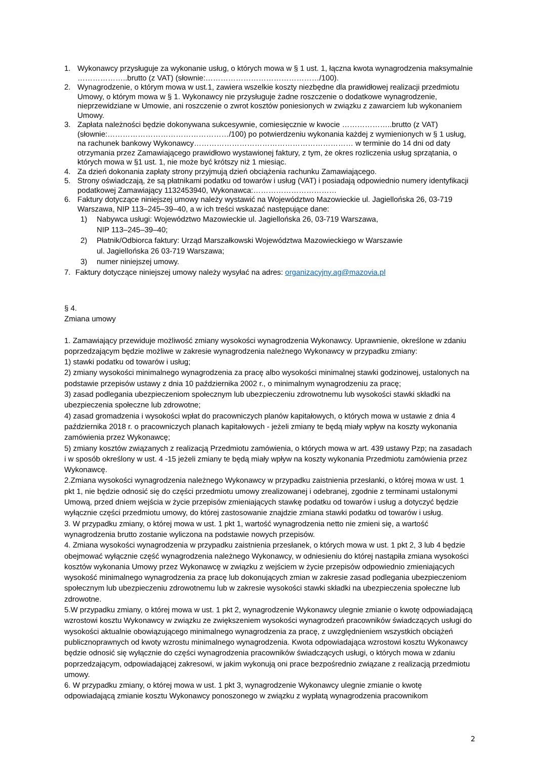1. Wykonawcy przysługuje za wykonanie usług, o których mowa w § 1 ust. 1, łączna kwota wynagrodzenia maksymalnie ………………..brutto (z VAT) (słownie:………………………………………/100).
2. Wynagrodzenie, o którym mowa w ust.1, zawiera wszelkie koszty niezbędne dla prawidłowej realizacji przedmiotu Umowy, o którym mowa w § 1. Wykonawcy nie przysługuje żadne roszczenie o dodatkowe wynagrodzenie, nieprzewidziane w Umowie, ani roszczenie o zwrot kosztów poniesionych w związku z zawarciem lub wykonaniem Umowy.
3. Zapłata należności będzie dokonywana sukcesywnie, comiesięcznie w kwocie ………………..brutto (z VAT) (słownie:…………………………………………/100) po potwierdzeniu wykonania każdej z wymienionych w § 1 usług, na rachunek bankowy Wykonawcy……………………………………………………… w terminie do 14 dni od daty otrzymania przez Zamawiającego prawidłowo wystawionej faktury, z tym, że okres rozliczenia usług sprzątania, o których mowa w §1 ust. 1, nie może być krótszy niż 1 miesiąc.
4. Za dzień dokonania zapłaty strony przyjmują dzień obciążenia rachunku Zamawiającego.
5. Strony oświadczają, że są płatnikami podatku od towarów i usług (VAT) i posiadają odpowiednio numery identyfikacji podatkowej Zamawiający 1132453940, Wykonawca:……………………………
6. Faktury dotyczące niniejszej umowy należy wystawić na Województwo Mazowieckie ul. Jagiellońska 26, 03-719 Warszawa, NIP 113–245–39–40, a w ich treści wskazać następujące dane:
1) Nabywca usługi: Województwo Mazowieckie ul. Jagiellońska 26, 03-719 Warszawa,
NIP 113–245–39–40;
2) Płatnik/Odbiorca faktury: Urząd Marszałkowski Województwa Mazowieckiego w Warszawie
ul. Jagiellońska 26 03-719 Warszawa;
3) numer niniejszej umowy.
7. Faktury dotyczące niniejszej umowy należy wysyłać na adres: organizacyjny.ag@mazovia.pl
§ 4.
Zmiana umowy
1. Zamawiający przewiduje możliwość zmiany wysokości wynagrodzenia Wykonawcy. Uprawnienie, określone w zdaniu poprzedzającym będzie możliwe w zakresie wynagrodzenia należnego Wykonawcy w przypadku zmiany:
1) stawki podatku od towarów i usług;
2) zmiany wysokości minimalnego wynagrodzenia za pracę albo wysokości minimalnej stawki godzinowej, ustalonych na podstawie przepisów ustawy z dnia 10 października 2002 r., o minimalnym wynagrodzeniu za pracę;
3) zasad podlegania ubezpieczeniom społecznym lub ubezpieczeniu zdrowotnemu lub wysokości stawki składki na ubezpieczenia społeczne lub zdrowotne;
4) zasad gromadzenia i wysokości wpłat do pracowniczych planów kapitałowych, o których mowa w ustawie z dnia 4 października 2018 r. o pracowniczych planach kapitałowych - jeżeli zmiany te będą miały wpływ na koszty wykonania zamówienia przez Wykonawcę;
5) zmiany kosztów związanych z realizacją Przedmiotu zamówienia, o których mowa w art. 439 ustawy Pzp; na zasadach i w sposób określony w ust. 4 -15 jeżeli zmiany te będą miały wpływ na koszty wykonania Przedmiotu zamówienia przez Wykonawcę.
2.Zmiana wysokości wynagrodzenia należnego Wykonawcy w przypadku zaistnienia przesłanki, o której mowa w ust. 1 pkt 1, nie będzie odnosić się do części przedmiotu umowy zrealizowanej i odebranej, zgodnie z terminami ustalonymi Umową, przed dniem wejścia w życie przepisów zmieniających stawkę podatku od towarów i usług a dotyczyć będzie wyłącznie części przedmiotu umowy, do której zastosowanie znajdzie zmiana stawki podatku od towarów i usług.
3. W przypadku zmiany, o której mowa w ust. 1 pkt 1, wartość wynagrodzenia netto nie zmieni się, a wartość wynagrodzenia brutto zostanie wyliczona na podstawie nowych przepisów.
4. Zmiana wysokości wynagrodzenia w przypadku zaistnienia przesłanek, o których mowa w ust. 1 pkt 2, 3 lub 4 będzie obejmować wyłącznie część wynagrodzenia należnego Wykonawcy, w odniesieniu do której nastąpiła zmiana wysokości kosztów wykonania Umowy przez Wykonawcę w związku z wejściem w życie przepisów odpowiednio zmieniających wysokość minimalnego wynagrodzenia za pracę lub dokonujących zmian w zakresie zasad podlegania ubezpieczeniom społecznym lub ubezpieczeniu zdrowotnemu lub w zakresie wysokości stawki składki na ubezpieczenia społeczne lub zdrowotne.
5.W przypadku zmiany, o której mowa w ust. 1 pkt 2, wynagrodzenie Wykonawcy ulegnie zmianie o kwotę odpowiadającą wzrostowi kosztu Wykonawcy w związku ze zwiększeniem wysokości wynagrodzeń pracowników świadczących usługi do wysokości aktualnie obowiązującego minimalnego wynagrodzenia za pracę, z uwzględnieniem wszystkich obciążeń publicznoprawnych od kwoty wzrostu minimalnego wynagrodzenia. Kwota odpowiadająca wzrostowi kosztu Wykonawcy będzie odnosić się wyłącznie do części wynagrodzenia pracowników świadczących usługi, o których mowa w zdaniu poprzedzającym, odpowiadającej zakresowi, w jakim wykonują oni prace bezpośrednio związane z realizacją przedmiotu umowy.
6. W przypadku zmiany, o której mowa w ust. 1 pkt 3, wynagrodzenie Wykonawcy ulegnie zmianie o kwotę odpowiadającą zmianie kosztu Wykonawcy ponoszonego w związku z wypłatą wynagrodzenia pracownikom
2